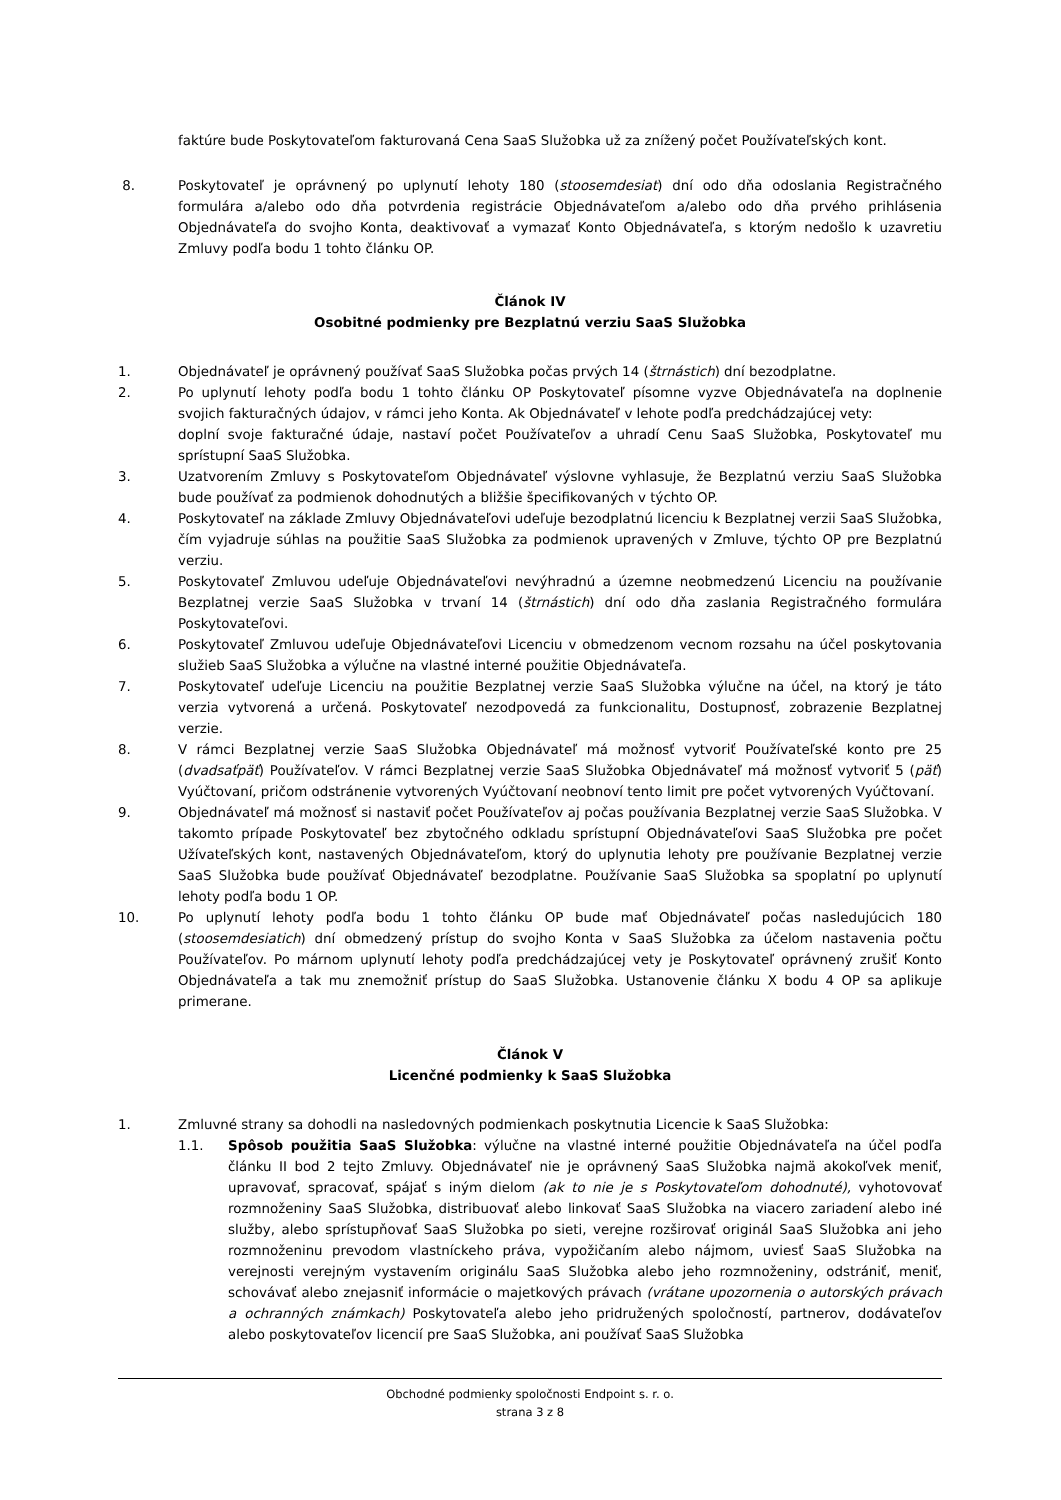faktúre bude Poskytovateľom fakturovaná Cena SaaS Služobka už za znížený počet Používateľských kont.
8. Poskytovateľ je oprávnený po uplynutí lehoty 180 (stoosemdesiat) dní odo dňa odoslania Registračného formulára a/alebo odo dňa potvrdenia registrácie Objednávateľom a/alebo odo dňa prvého prihlásenia Objednávateľa do svojho Konta, deaktivovať a vymazať Konto Objednávateľa, s ktorým nedošlo k uzavretiu Zmluvy podľa bodu 1 tohto článku OP.
Článok IV
Osobitné podmienky pre Bezplatnú verziu SaaS Služobka
1. Objednávateľ je oprávnený používať SaaS Služobka počas prvých 14 (štrnástich) dní bezodplatne.
2. Po uplynutí lehoty podľa bodu 1 tohto článku OP Poskytovateľ písomne vyzve Objednávateľa na doplnenie svojich fakturačných údajov, v rámci jeho Konta. Ak Objednávateľ v lehote podľa predchádzajúcej vety:
doplní svoje fakturačné údaje, nastaví počet Používateľov a uhradí Cenu SaaS Služobka, Poskytovateľ mu sprístupní SaaS Služobka.
3. Uzatvorením Zmluvy s Poskytovateľom Objednávateľ výslovne vyhlasuje, že Bezplatnú verziu SaaS Služobka bude používať za podmienok dohodnutých a bližšie špecifikovaných v týchto OP.
4. Poskytovateľ na základe Zmluvy Objednávateľovi udeľuje bezodplatnú licenciu k Bezplatnej verzii SaaS Služobka, čím vyjadruje súhlas na použitie SaaS Služobka za podmienok upravených v Zmluve, týchto OP pre Bezplatnú verziu.
5. Poskytovateľ Zmluvou udeľuje Objednávateľovi nevýhradnú a územne neobmedzenú Licenciu na používanie Bezplatnej verzie SaaS Služobka v trvaní 14 (štrnástich) dní odo dňa zaslania Registračného formulára Poskytovateľovi.
6. Poskytovateľ Zmluvou udeľuje Objednávateľovi Licenciu v obmedzenom vecnom rozsahu na účel poskytovania služieb SaaS Služobka a výlučne na vlastné interné použitie Objednávateľa.
7. Poskytovateľ udeľuje Licenciu na použitie Bezplatnej verzie SaaS Služobka výlučne na účel, na ktorý je táto verzia vytvorená a určená. Poskytovateľ nezodpovedá za funkcionalitu, Dostupnosť, zobrazenie Bezplatnej verzie.
8. V rámci Bezplatnej verzie SaaS Služobka Objednávateľ má možnosť vytvoriť Používateľské konto pre 25 (dvadsaťpäť) Používateľov. V rámci Bezplatnej verzie SaaS Služobka Objednávateľ má možnosť vytvoriť 5 (päť) Vyúčtovaní, pričom odstránenie vytvorených Vyúčtovaní neobnoví tento limit pre počet vytvorených Vyúčtovaní.
9. Objednávateľ má možnosť si nastaviť počet Používateľov aj počas používania Bezplatnej verzie SaaS Služobka. V takomto prípade Poskytovateľ bez zbytočného odkladu sprístupní Objednávateľovi SaaS Služobka pre počet Užívateľských kont, nastavených Objednávateľom, ktorý do uplynutia lehoty pre používanie Bezplatnej verzie SaaS Služobka bude používať Objednávateľ bezodplatne. Používanie SaaS Služobka sa spoplatní po uplynutí lehoty podľa bodu 1 OP.
10. Po uplynutí lehoty podľa bodu 1 tohto článku OP bude mať Objednávateľ počas nasledujúcich 180 (stoosemdesiatich) dní obmedzený prístup do svojho Konta v SaaS Služobka za účelom nastavenia počtu Používateľov. Po márnom uplynutí lehoty podľa predchádzajúcej vety je Poskytovateľ oprávnený zrušiť Konto Objednávateľa a tak mu znemožniť prístup do SaaS Služobka. Ustanovenie článku X bodu 4 OP sa aplikuje primerane.
Článok V
Licenčné podmienky k SaaS Služobka
1. Zmluvné strany sa dohodli na nasledovných podmienkach poskytnutia Licencie k SaaS Služobka:
1.1. Spôsob použitia SaaS Služobka: výlučne na vlastné interné použitie Objednávateľa na účel podľa článku II bod 2 tejto Zmluvy. Objednávateľ nie je oprávnený SaaS Služobka najmä akokoľvek meniť, upravovať, spracovať, spájať s iným dielom (ak to nie je s Poskytovateľom dohodnuté), vyhotovovať rozmnoženiny SaaS Služobka, distribuovať alebo linkovať SaaS Služobka na viacero zariadení alebo iné služby, alebo sprístupňovať SaaS Služobka po sieti, verejne rozširovať originál SaaS Služobka ani jeho rozmnoženinu prevodom vlastníckeho práva, vypožičaním alebo nájmom, uviesť SaaS Služobka na verejnosti verejným vystavením originálu SaaS Služobka alebo jeho rozmnoženiny, odstrániť, meniť, schovávať alebo znejasniť informácie o majetkových právach (vrátane upozornenia o autorských právach a ochranných známkach) Poskytovateľa alebo jeho pridružených spoločností, partnerov, dodávateľov alebo poskytovateľov licencií pre SaaS Služobka, ani používať SaaS Služobka
Obchodné podmienky spoločnosti Endpoint s. r. o.
strana 3 z 8